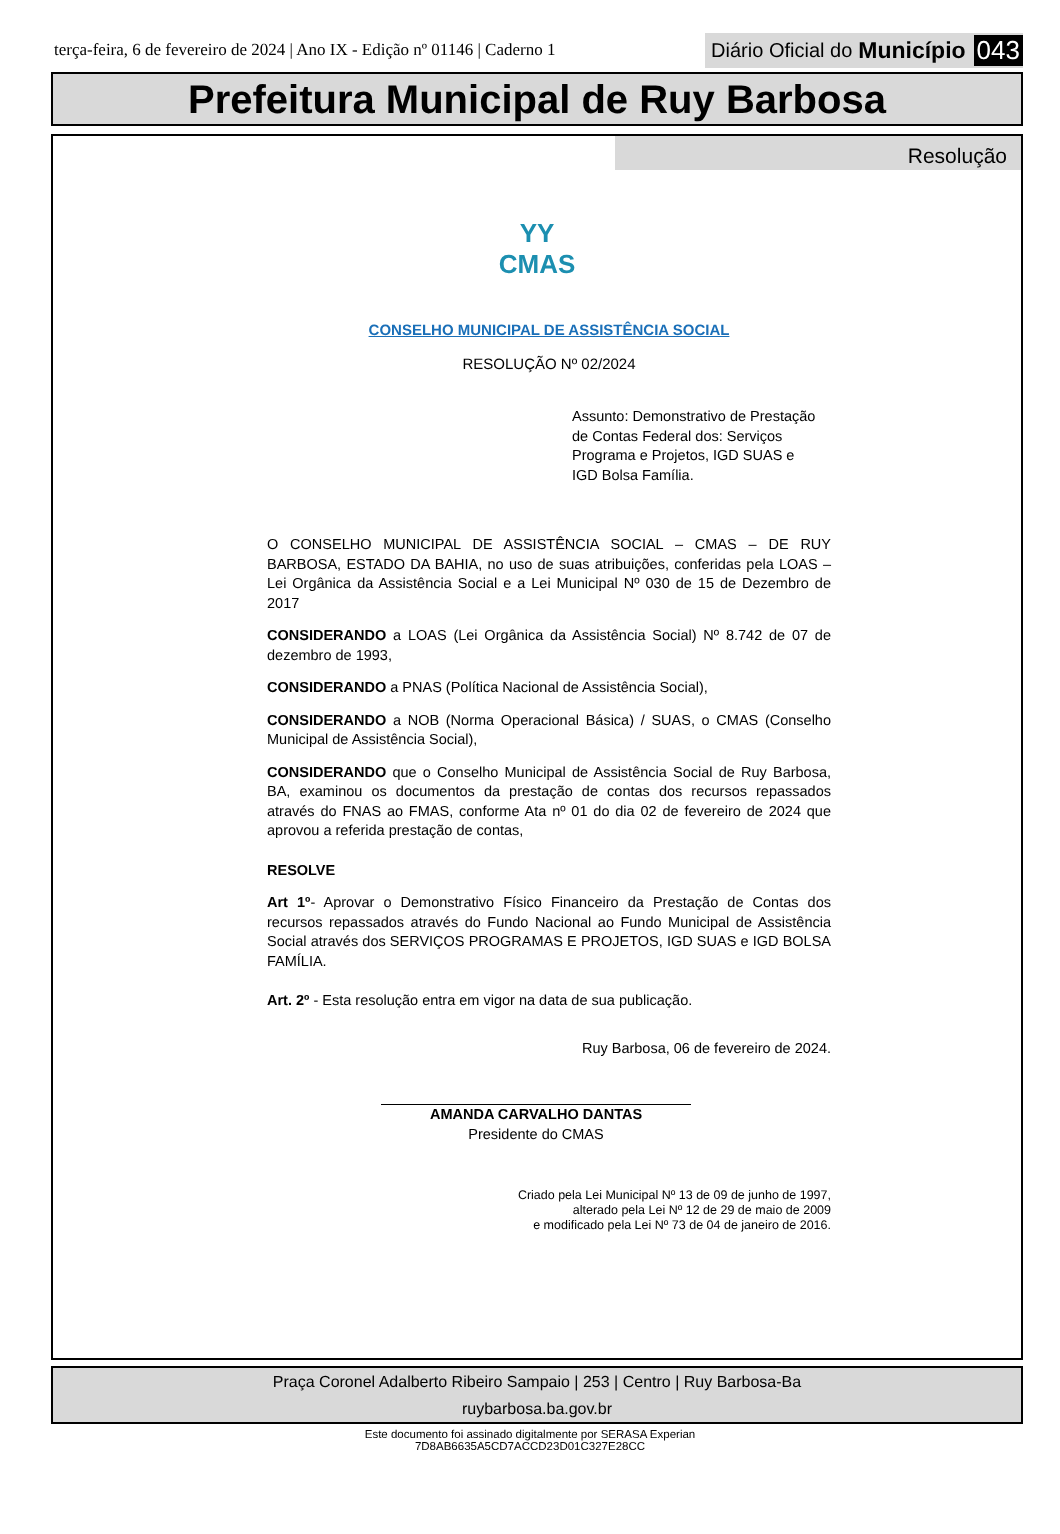terça-feira, 6 de fevereiro de 2024 | Ano IX - Edição nº 01146 | Caderno 1
Diário Oficial do Município 043
Prefeitura Municipal de Ruy Barbosa
Resolução
YY
CMAS
CONSELHO MUNICIPAL DE ASSISTÊNCIA SOCIAL
RESOLUÇÃO Nº 02/2024
Assunto: Demonstrativo de Prestação de Contas Federal dos: Serviços Programa e Projetos, IGD SUAS e IGD Bolsa Família.
O CONSELHO MUNICIPAL DE ASSISTÊNCIA SOCIAL – CMAS – DE RUY BARBOSA, ESTADO DA BAHIA, no uso de suas atribuições, conferidas pela LOAS – Lei Orgânica da Assistência Social e a Lei Municipal Nº 030 de 15 de Dezembro de 2017
CONSIDERANDO a LOAS (Lei Orgânica da Assistência Social) Nº 8.742 de 07 de dezembro de 1993,
CONSIDERANDO a PNAS (Política Nacional de Assistência Social),
CONSIDERANDO a NOB (Norma Operacional Básica) / SUAS, o CMAS (Conselho Municipal de Assistência Social),
CONSIDERANDO que o Conselho Municipal de Assistência Social de Ruy Barbosa, BA, examinou os documentos da prestação de contas dos recursos repassados através do FNAS ao FMAS, conforme Ata nº 01 do dia 02 de fevereiro de 2024 que aprovou a referida prestação de contas,
RESOLVE
Art 1º- Aprovar o Demonstrativo Físico Financeiro da Prestação de Contas dos recursos repassados através do Fundo Nacional ao Fundo Municipal de Assistência Social através dos SERVIÇOS PROGRAMAS E PROJETOS, IGD SUAS e IGD BOLSA FAMÍLIA.
Art. 2º - Esta resolução entra em vigor na data de sua publicação.
Ruy Barbosa, 06 de fevereiro de 2024.
AMANDA CARVALHO DANTAS
Presidente do CMAS
Criado pela Lei Municipal Nº 13 de 09 de junho de 1997,
alterado pela Lei Nº 12 de 29 de maio de 2009
e modificado pela Lei Nº 73 de 04 de janeiro de 2016.
Praça Coronel Adalberto Ribeiro Sampaio | 253 | Centro | Ruy Barbosa-Ba
ruybarbosa.ba.gov.br
Este documento foi assinado digitalmente por SERASA Experian
7D8AB6635A5CD7ACCD23D01C327E28CC